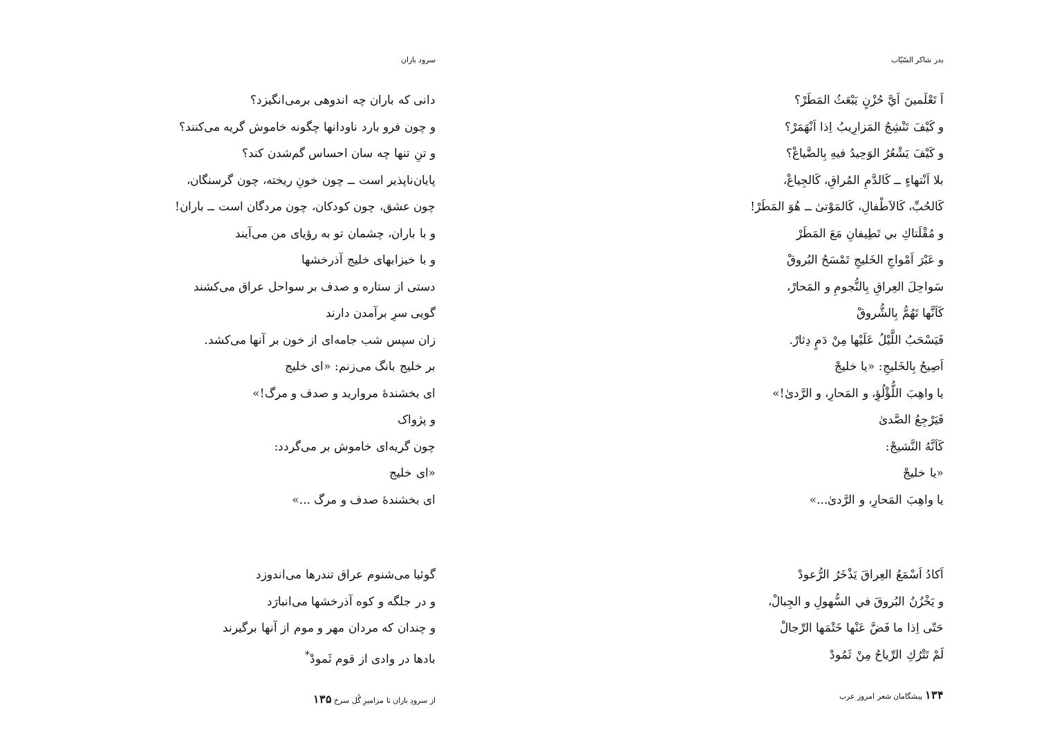بدر شاکر السّیّاب
اَ تَعْلَمینَ اَيَّ حُزْنٍ يَبْعَثُ المَطَرْ؟
و كَيْفَ تَنْشِجُ المَزارِيبُ اِذا اَنْهَمَرْ؟
و كَيْفَ يَشْعُرُ الوَحِيدُ فيهِ بِالضَّياعْ؟
بلا اَنْتهاءٍ ــ كَالدَّمِ المُراقِ، كَالجِياعْ،
كَالحُبِّ، كَالاَطْفالِ، كَالمَوْتیٰ ــ هُوَ المَطَرْ!
و مُقْلَتاكِ بي تَطِيفانِ مَعَ المَطَرْ
و عَبْرَ اَمْواجِ الخَليجِ تَمْسَحُ البُروقْ
سَواحِلَ العِراقِ بِالنُّجومِ و المَحارْ،
كَاَنَّها تَهُمُّ بِالشُّروقْ
فَيَسْحَبُ اللَّيْلُ عَلَيْها مِنْ دَمٍ دِثارْ.
اَصِيحُ بِالخَليجِ: «يا خليجْ
يا واهِبَ اللُّؤْلُؤِ، و المَحارِ، و الرَّدیٰ!»
فَيَرْجِعُ الصَّدیٰ
كَاَنَّهُ النَّشيجْ:
«يا خليجْ
يا واهِبَ المَحارِ، و الرَّدیٰ...»
اَكادُ اَسْمَعُ العِراقَ يَذْخَرُ الرُّعودْ
و يَخْزُنُ البُروقَ في السُّهولِ و الجِبالْ،
حَتّی اِذا ما فَضَّ عَنْها خَتْمَها الرِّجالْ
لَمْ تَتْرُكِ الرِّياحُ مِنْ ثَمُودْ
۱۳۴ پیشگامان شعر امروز عرب
سرود باران
دانی که باران چه اندوهی برمی‌انگیزد؟
و چون فرو بارد ناودانها چگونه خاموش گریه می‌کنند؟
و تنِ تنها چه سان احساس گم‌شدن کند؟
پایان‌ناپذیر است ــ چون خونِ ریخته، چون گرسنگان،
چون عشق، چون کودکان، چون مردگان است ــ باران!
و با باران، چشمان تو به رؤیای من می‌آیند
و با خیزابهای خلیج آذرخشها
دستی از ستاره و صدف بر سواحل عراق می‌کشند
گویی سرِ برآمدن دارند
زان سپس شب جامه‌ای از خون بر آنها می‌کشد.
بر خلیج بانگ می‌زنم: «ای خلیج
ای بخشندهٔ مروارید و صدف و مرگ!»
و پژواک
چون گریه‌ای خاموش بر می‌گردد:
«ای خلیج
ای بخشندهٔ صدف و مرگ ...»
گوئیا می‌شنوم عراق تندرها می‌اندوزد
و در جلگه و کوه آذرخشها می‌انبارَد
و چندان که مردان مهر و موم از آنها برگیرند
بادها در وادی از قوم ثَمودْ<sup>*</sup>
از سرودِ باران تا مزامیرِ گُل سرخ ۱۳۵